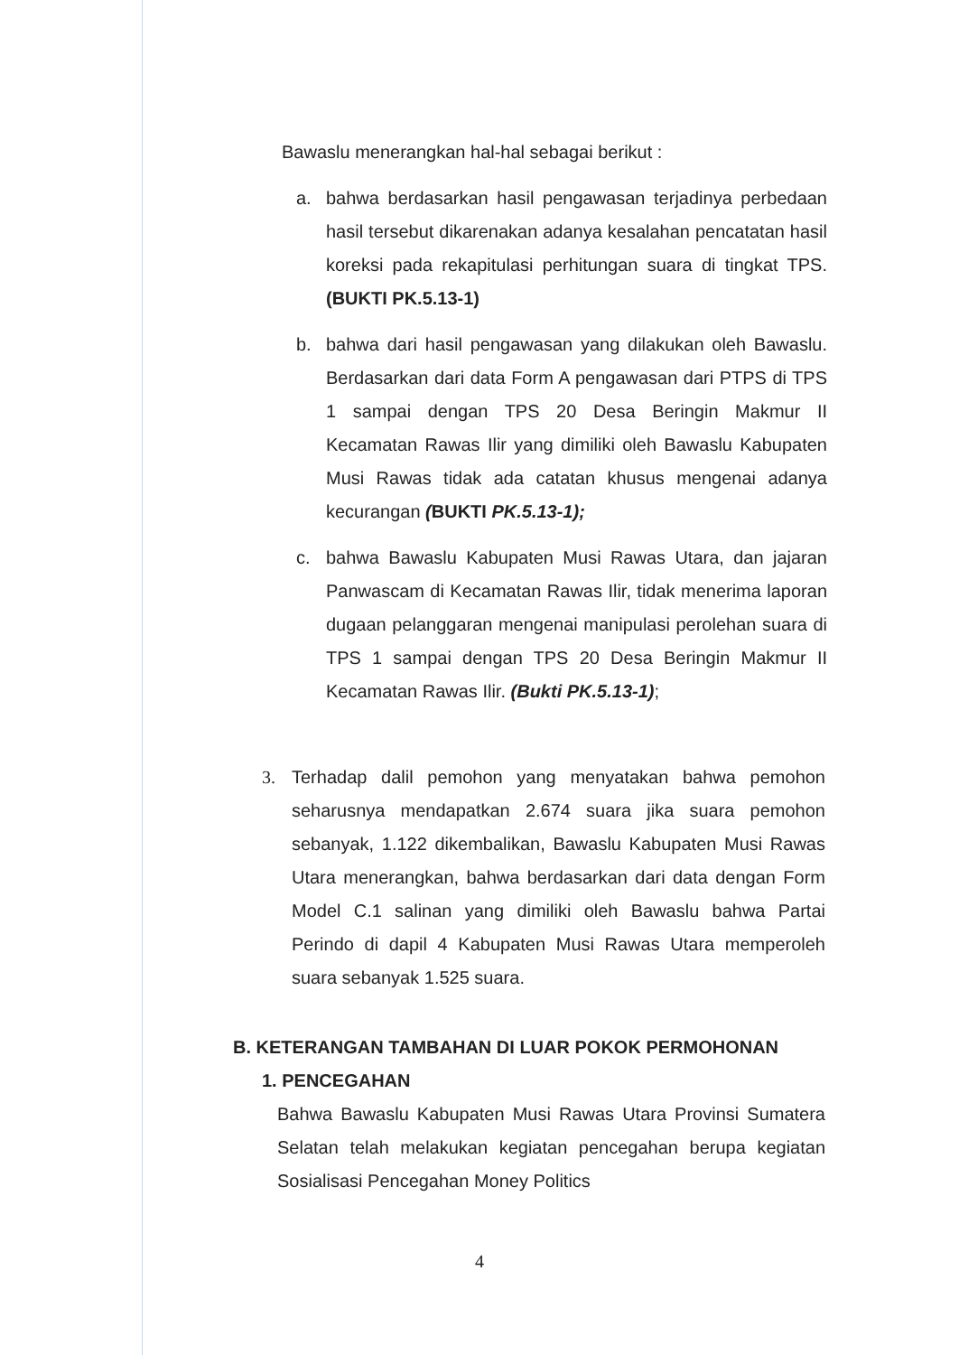Bawaslu menerangkan hal-hal sebagai berikut :
a. bahwa berdasarkan hasil pengawasan terjadinya perbedaan hasil tersebut dikarenakan adanya kesalahan pencatatan hasil koreksi pada rekapitulasi perhitungan suara di tingkat TPS. (BUKTI PK.5.13-1)
b. bahwa dari hasil pengawasan yang dilakukan oleh Bawaslu. Berdasarkan dari data Form A pengawasan dari PTPS di TPS 1 sampai dengan TPS 20 Desa Beringin Makmur II Kecamatan Rawas Ilir yang dimiliki oleh Bawaslu Kabupaten Musi Rawas tidak ada catatan khusus mengenai adanya kecurangan (BUKTI PK.5.13-1);
c. bahwa Bawaslu Kabupaten Musi Rawas Utara, dan jajaran Panwascam di Kecamatan Rawas Ilir, tidak menerima laporan dugaan pelanggaran mengenai manipulasi perolehan suara di TPS 1 sampai dengan TPS 20 Desa Beringin Makmur II Kecamatan Rawas Ilir. (Bukti PK.5.13-1);
3. Terhadap dalil pemohon yang menyatakan bahwa pemohon seharusnya mendapatkan 2.674 suara jika suara pemohon sebanyak, 1.122 dikembalikan, Bawaslu Kabupaten Musi Rawas Utara menerangkan, bahwa berdasarkan dari data dengan Form Model C.1 salinan yang dimiliki oleh Bawaslu bahwa Partai Perindo di dapil 4 Kabupaten Musi Rawas Utara memperoleh suara sebanyak 1.525 suara.
B. KETERANGAN TAMBAHAN DI LUAR POKOK PERMOHONAN
1. PENCEGAHAN
Bahwa Bawaslu Kabupaten Musi Rawas Utara Provinsi Sumatera Selatan telah melakukan kegiatan pencegahan berupa kegiatan Sosialisasi Pencegahan Money Politics
4